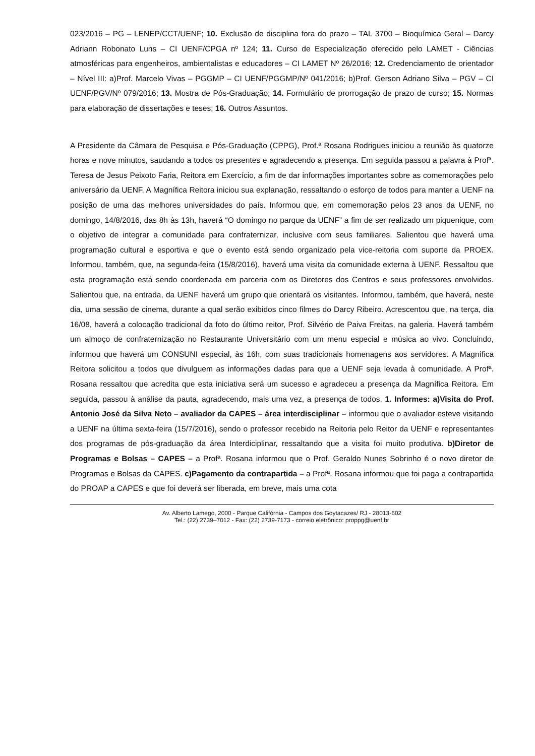023/2016 – PG – LENEP/CCT/UENF; 10. Exclusão de disciplina fora do prazo – TAL 3700 – Bioquímica Geral – Darcy Adriann Robonato Luns – CI UENF/CPGA nº 124; 11. Curso de Especialização oferecido pelo LAMET - Ciências atmosféricas para engenheiros, ambientalistas e educadores – CI LAMET Nº 26/2016; 12. Credenciamento de orientador – Nível III: a)Prof. Marcelo Vivas – PGGMP – CI UENF/PGGMP/Nº 041/2016; b)Prof. Gerson Adriano Silva – PGV – CI UENF/PGV/Nº 079/2016; 13. Mostra de Pós-Graduação; 14. Formulário de prorrogação de prazo de curso; 15. Normas para elaboração de dissertações e teses; 16. Outros Assuntos.
A Presidente da Câmara de Pesquisa e Pós-Graduação (CPPG), Prof.ª Rosana Rodrigues iniciou a reunião às quatorze horas e nove minutos, saudando a todos os presentes e agradecendo a presença. Em seguida passou a palavra à Profª. Teresa de Jesus Peixoto Faria, Reitora em Exercício, a fim de dar informações importantes sobre as comemorações pelo aniversário da UENF. A Magnífica Reitora iniciou sua explanação, ressaltando o esforço de todos para manter a UENF na posição de uma das melhores universidades do país. Informou que, em comemoração pelos 23 anos da UENF, no domingo, 14/8/2016, das 8h às 13h, haverá “O domingo no parque da UENF” a fim de ser realizado um piquenique, com o objetivo de integrar a comunidade para confraternizar, inclusive com seus familiares. Salientou que haverá uma programação cultural e esportiva e que o evento está sendo organizado pela vice-reitoria com suporte da PROEX. Informou, também, que, na segunda-feira (15/8/2016), haverá uma visita da comunidade externa à UENF. Ressaltou que esta programação está sendo coordenada em parceria com os Diretores dos Centros e seus professores envolvidos. Salientou que, na entrada, da UENF haverá um grupo que orientará os visitantes. Informou, também, que haverá, neste dia, uma sessão de cinema, durante a qual serão exibidos cinco filmes do Darcy Ribeiro. Acrescentou que, na terça, dia 16/08, haverá a colocação tradicional da foto do último reitor, Prof. Silvério de Paiva Freitas, na galeria. Haverá também um almoço de confraternização no Restaurante Universitário com um menu especial e música ao vivo. Concluindo, informou que haverá um CONSUNI especial, às 16h, com suas tradicionais homenagens aos servidores. A Magnífica Reitora solicitou a todos que divulguem as informações dadas para que a UENF seja levada à comunidade. A Profª. Rosana ressaltou que acredita que esta iniciativa será um sucesso e agradeceu a presença da Magnífica Reitora. Em seguida, passou à análise da pauta, agradecendo, mais uma vez, a presença de todos. 1. Informes: a)Visita do Prof. Antonio José da Silva Neto – avaliador da CAPES – área interdisciplinar – informou que o avaliador esteve visitando a UENF na última sexta-feira (15/7/2016), sendo o professor recebido na Reitoria pelo Reitor da UENF e representantes dos programas de pós-graduação da área Interdiciplinar, ressaltando que a visita foi muito produtiva. b)Diretor de Programas e Bolsas – CAPES – a Profª. Rosana informou que o Prof. Geraldo Nunes Sobrinho é o novo diretor de Programas e Bolsas da CAPES. c)Pagamento da contrapartida – a Profª. Rosana informou que foi paga a contrapartida do PROAP a CAPES e que foi deverá ser liberada, em breve, mais uma cota
Av. Alberto Lamego, 2000 - Parque Califórnia - Campos dos Goytacazes/ RJ - 28013-602
Tel.: (22) 2739–7012 - Fax: (22) 2739-7173 - correio eletrônico: proppg@uenf.br